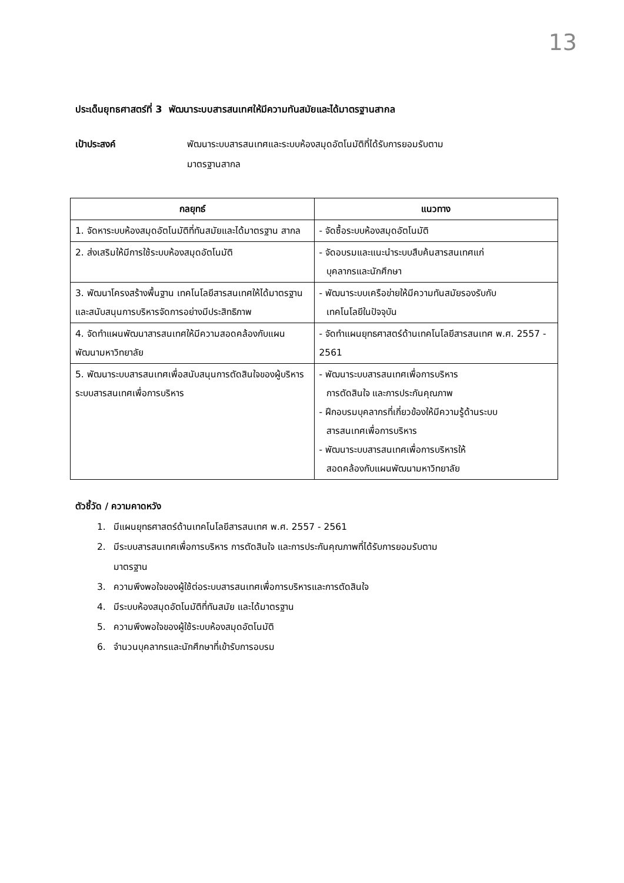13
ประเด็นยุทธศาสตร์ที่ 3 พัฒนาระบบสารสนเทศให้มีความทันสมัยและได้มาตรฐานสากล
เป้าประสงค์ พัฒนาระบบสารสนเทศและระบบห้องสมุดอัตโนมัติที่ได้รับการยอมรับตาม
มาตรฐานสากล
| กลยุทธ์ | แนวทาง |
| --- | --- |
| 1. จัดหาระบบห้องสมุดอัตโนมัติที่ทันสมัยและได้มาตรฐาน สากล | - จัดซื้อระบบห้องสมุดอัตโนมัติ |
| 2. ส่งเสริมให้มีการใช้ระบบห้องสมุดอัตโนมัติ | - จัดอบรมและแนะนำระบบสืบค้นสารสนเทศแก่ บุคลากรและนักศึกษา |
| 3. พัฒนาโครงสร้างพื้นฐาน เทคโนโลยีสารสนเทศให้ได้มาตรฐานและสนับสนุนการบริหารจัดการอย่างมีประสิทธิภาพ | - พัฒนาระบบเครือข่ายให้มีความทันสมัยรองรับกับ เทคโนโลยีในปัจจุบัน |
| 4. จัดทำแผนพัฒนาสารสนเทศให้มีความสอดคล้องกับแผนพัฒนามหาวิทยาลัย | - จัดทำแผนยุทธศาสตร์ด้านเทคโนโลยีสารสนเทศ พ.ศ. 2557 - 2561 |
| 5. พัฒนาระบบสารสนเทศเพื่อสนับสนุนการตัดสินใจของผู้บริหาร ระบบสารสนเทศเพื่อการบริหาร | - พัฒนาระบบสารสนเทศเพื่อการบริหาร การตัดสินใจ และการประกันคุณภาพ - ฝึกอบรมบุคลากรที่เกี่ยวข้องให้มีความรู้ด้านระบบ สารสนเทศเพื่อการบริหาร - พัฒนาระบบสารสนเทศเพื่อการบริหารให้ สอดคล้องกับแผนพัฒนามหาวิทยาลัย |
ตัวชี้วัด / ความคาดหวัง
1. มีแผนยุทธศาสตร์ด้านเทคโนโลยีสารสนเทศ พ.ศ. 2557 - 2561
2. มีระบบสารสนเทศเพื่อการบริหาร การตัดสินใจ และการประกันคุณภาพที่ได้รับการยอมรับตาม
มาตรฐาน
3. ความพึงพอใจของผู้ใช้ต่อระบบสารสนเทศเพื่อการบริหารและการตัดสินใจ
4. มีระบบห้องสมุดอัตโนมัติที่ทันสมัย และได้มาตรฐาน
5. ความพึงพอใจของผู้ใช้ระบบห้องสมุดอัตโนมัติ
6. จำนวนบุคลากรและนักศึกษาที่เข้ารับการอบรม